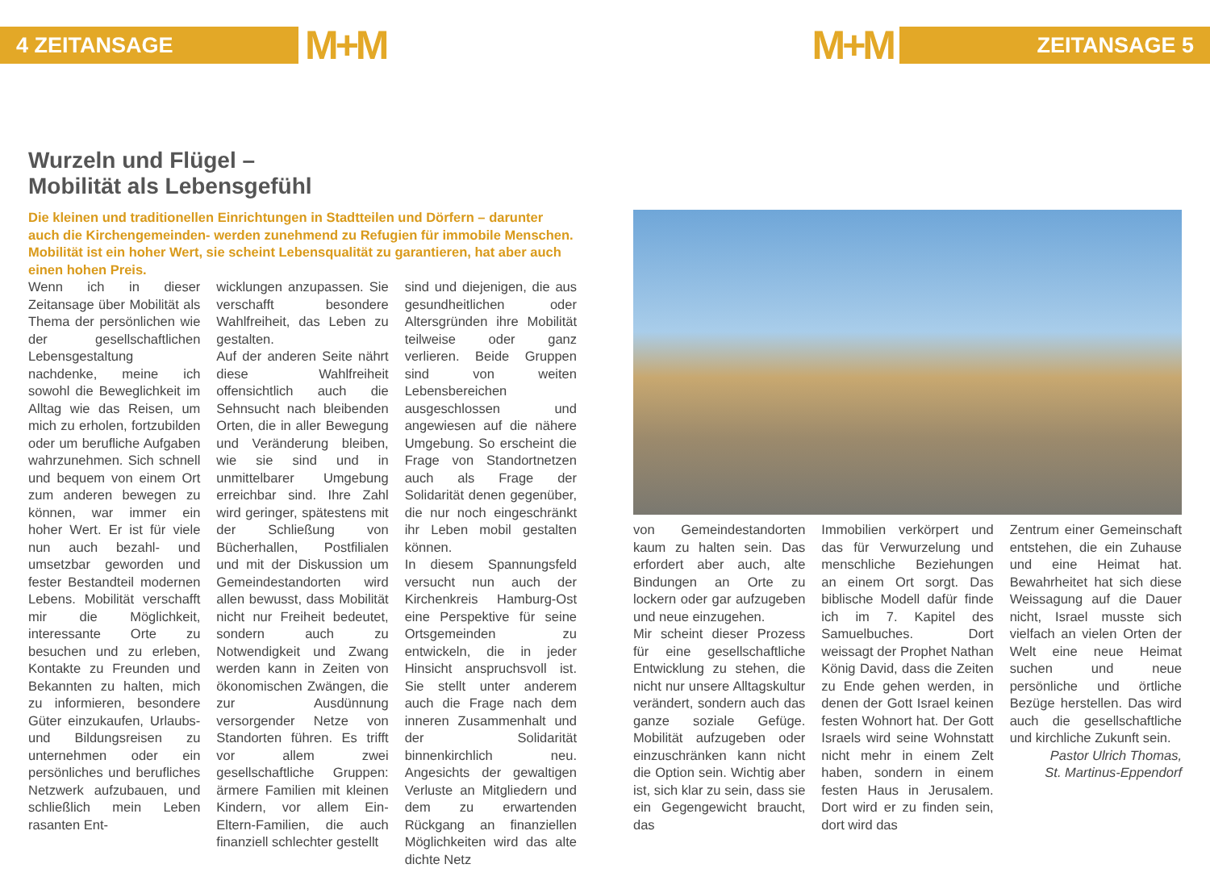4 ZEITANSAGE
M+M
M+M
ZEITANSAGE 5
Wurzeln und Flügel –
Mobilität als Lebensgefühl
Die kleinen und traditionellen Einrichtungen in Stadtteilen und Dörfern – darunter auch die Kirchengemeinden- werden zunehmend zu Refugien für immobile Menschen. Mobilität ist ein hoher Wert, sie scheint Lebensqualität zu garantieren, hat aber auch einen hohen Preis.
Wenn ich in dieser Zeitansage über Mobilität als Thema der persönlichen wie der gesellschaftlichen Lebensgestaltung nachdenke, meine ich sowohl die Beweglichkeit im Alltag wie das Reisen, um mich zu erholen, fortzubilden oder um berufliche Aufgaben wahrzunehmen. Sich schnell und bequem von einem Ort zum anderen bewegen zu können, war immer ein hoher Wert. Er ist für viele nun auch bezahl- und umsetzbar geworden und fester Bestandteil modernen Lebens. Mobilität verschafft mir die Möglichkeit, interessante Orte zu besuchen und zu erleben, Kontakte zu Freunden und Bekannten zu halten, mich zu informieren, besondere Güter einzukaufen, Urlaubs- und Bildungsreisen zu unternehmen oder ein persönliches und berufliches Netzwerk aufzubauen, und schließlich mein Leben rasanten Ent-
wicklungen anzupassen. Sie verschafft besondere Wahlfreiheit, das Leben zu gestalten.
Auf der anderen Seite nährt diese Wahlfreiheit offensichtlich auch die Sehnsucht nach bleibenden Orten, die in aller Bewegung und Veränderung bleiben, wie sie sind und in unmittelbarer Umgebung erreichbar sind. Ihre Zahl wird geringer, spätestens mit der Schließung von Bücherhallen, Postfilialen und mit der Diskussion um Gemeindestandorten wird allen bewusst, dass Mobilität nicht nur Freiheit bedeutet, sondern auch zu Notwendigkeit und Zwang werden kann in Zeiten von ökonomischen Zwängen, die zur Ausdünnung versorgender Netze von Standorten führen. Es trifft vor allem zwei gesellschaftliche Gruppen: ärmere Familien mit kleinen Kindern, vor allem Ein-Eltern-Familien, die auch finanziell schlechter gestellt
sind und diejenigen, die aus gesundheitlichen oder Altersgründen ihre Mobilität teilweise oder ganz verlieren. Beide Gruppen sind von weiten Lebensbereichen ausgeschlossen und angewiesen auf die nähere Umgebung. So erscheint die Frage von Standortnetzen auch als Frage der Solidarität denen gegenüber, die nur noch eingeschränkt ihr Leben mobil gestalten können.
In diesem Spannungsfeld versucht nun auch der Kirchenkreis Hamburg-Ost eine Perspektive für seine Ortsgemeinden zu entwickeln, die in jeder Hinsicht anspruchsvoll ist. Sie stellt unter anderem auch die Frage nach dem inneren Zusammenhalt und der Solidarität binnenkirchlich neu. Angesichts der gewaltigen Verluste an Mitgliedern und dem zu erwartenden Rückgang an finanziellen Möglichkeiten wird das alte dichte Netz
von Gemeindestandorten kaum zu halten sein. Das erfordert aber auch, alte Bindungen an Orte zu lockern oder gar aufzugeben und neue einzugehen.
Mir scheint dieser Prozess für eine gesellschaftliche Entwicklung zu stehen, die nicht nur unsere Alltagskultur verändert, sondern auch das ganze soziale Gefüge. Mobilität aufzugeben oder einzuschränken kann nicht die Option sein. Wichtig aber ist, sich klar zu sein, dass sie ein Gegengewicht braucht, das
Immobilien verkörpert und das für Verwurzelung und menschliche Beziehungen an einem Ort sorgt. Das biblische Modell dafür finde ich im 7. Kapitel des Samuelbuches. Dort weissagt der Prophet Nathan König David, dass die Zeiten zu Ende gehen werden, in denen der Gott Israel keinen festen Wohnort hat. Der Gott Israels wird seine Wohnstatt nicht mehr in einem Zelt haben, sondern in einem festen Haus in Jerusalem. Dort wird er zu finden sein, dort wird das
Zentrum einer Gemeinschaft entstehen, die ein Zuhause und eine Heimat hat. Bewahrheitet hat sich diese Weissagung auf die Dauer nicht, Israel musste sich vielfach an vielen Orten der Welt eine neue Heimat suchen und neue persönliche und örtliche Bezüge herstellen. Das wird auch die gesellschaftliche und kirchliche Zukunft sein.
Pastor Ulrich Thomas,
St. Martinus-Eppendorf